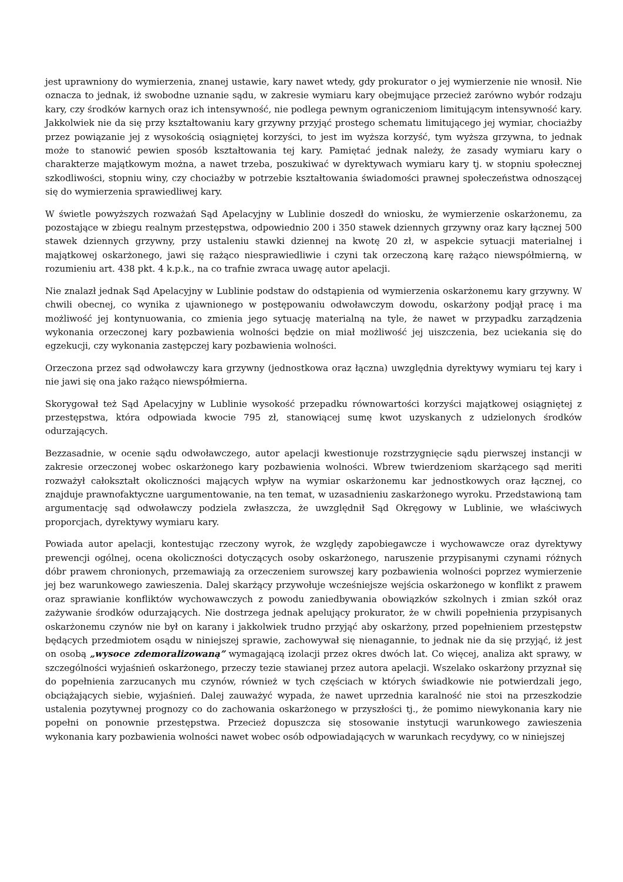jest uprawniony do wymierzenia, znanej ustawie, kary nawet wtedy, gdy prokurator o jej wymierzenie nie wnosił. Nie oznacza to jednak, iż swobodne uznanie sądu, w zakresie wymiaru kary obejmujące przecież zarówno wybór rodzaju kary, czy środków karnych oraz ich intensywność, nie podlega pewnym ograniczeniom limitującym intensywność kary. Jakkolwiek nie da się przy kształtowaniu kary grzywny przyjąć prostego schematu limitującego jej wymiar, chociażby przez powiązanie jej z wysokością osiągniętej korzyści, to jest im wyższa korzyść, tym wyższa grzywna, to jednak może to stanowić pewien sposób kształtowania tej kary. Pamiętać jednak należy, że zasady wymiaru kary o charakterze majątkowym można, a nawet trzeba, poszukiwać w dyrektywach wymiaru kary tj. w stopniu społecznej szkodliwości, stopniu winy, czy chociażby w potrzebie kształtowania świadomości prawnej społeczeństwa odnoszącej się do wymierzenia sprawiedliwej kary.
W świetle powyższych rozważań Sąd Apelacyjny w Lublinie doszedł do wniosku, że wymierzenie oskarżonemu, za pozostające w zbiegu realnym przestępstwa, odpowiednio 200 i 350 stawek dziennych grzywny oraz kary łącznej 500 stawek dziennych grzywny, przy ustaleniu stawki dziennej na kwotę 20 zł, w aspekcie sytuacji materialnej i majątkowej oskarżonego, jawi się rażąco niesprawiedliwie i czyni tak orzeczoną karę rażąco niewspółmierną, w rozumieniu art. 438 pkt. 4 k.p.k., na co trafnie zwraca uwagę autor apelacji.
Nie znalazł jednak Sąd Apelacyjny w Lublinie podstaw do odstąpienia od wymierzenia oskarżonemu kary grzywny. W chwili obecnej, co wynika z ujawnionego w postępowaniu odwoławczym dowodu, oskarżony podjął pracę i ma możliwość jej kontynuowania, co zmienia jego sytuację materialną na tyle, że nawet w przypadku zarządzenia wykonania orzeczonej kary pozbawienia wolności będzie on miał możliwość jej uiszczenia, bez uciekania się do egzekucji, czy wykonania zastępczej kary pozbawienia wolności.
Orzeczona przez sąd odwoławczy kara grzywny (jednostkowa oraz łączna) uwzględnia dyrektywy wymiaru tej kary i nie jawi się ona jako rażąco niewspółmierna.
Skorygował też Sąd Apelacyjny w Lublinie wysokość przepadku równowartości korzyści majątkowej osiągniętej z przestępstwa, która odpowiada kwocie 795 zł, stanowiącej sumę kwot uzyskanych z udzielonych środków odurzających.
Bezzasadnie, w ocenie sądu odwoławczego, autor apelacji kwestionuje rozstrzygnięcie sądu pierwszej instancji w zakresie orzeczonej wobec oskarżonego kary pozbawienia wolności. Wbrew twierdzeniom skarżącego sąd meriti rozważył całokształt okoliczności mających wpływ na wymiar oskarżonemu kar jednostkowych oraz łącznej, co znajduje prawnofaktyczne uargumentowanie, na ten temat, w uzasadnieniu zaskarżonego wyroku. Przedstawioną tam argumentację sąd odwoławczy podziela zwłaszcza, że uwzględnił Sąd Okręgowy w Lublinie, we właściwych proporcjach, dyrektywy wymiaru kary.
Powiada autor apelacji, kontestując rzeczony wyrok, że względy zapobiegawcze i wychowawcze oraz dyrektywy prewencji ogólnej, ocena okoliczności dotyczących osoby oskarżonego, naruszenie przypisanymi czynami różnych dóbr prawem chronionych, przemawiają za orzeczeniem surowszej kary pozbawienia wolności poprzez wymierzenie jej bez warunkowego zawieszenia. Dalej skarżący przywołuje wcześniejsze wejścia oskarżonego w konflikt z prawem oraz sprawianie konfliktów wychowawczych z powodu zaniedbywania obowiązków szkolnych i zmian szkół oraz zażywanie środków odurzających. Nie dostrzega jednak apelujący prokurator, że w chwili popełnienia przypisanych oskarżonemu czynów nie był on karany i jakkolwiek trudno przyjąć aby oskarżony, przed popełnieniem przestępstw będących przedmiotem osądu w niniejszej sprawie, zachowywał się nienagannie, to jednak nie da się przyjąć, iż jest on osobą „wysoce zdemoralizowaną” wymagającą izolacji przez okres dwóch lat. Co więcej, analiza akt sprawy, w szczególności wyjaśnień oskarżonego, przeczy tezie stawianej przez autora apelacji. Wszelako oskarżony przyznał się do popełnienia zarzucanych mu czynów, również w tych częściach w których świadkowie nie potwierdzali jego, obciążających siebie, wyjaśnień. Dalej zauważyć wypada, że nawet uprzednia karalność nie stoi na przeszkodzie ustalenia pozytywnej prognozy co do zachowania oskarżonego w przyszłości tj., że pomimo niewykonania kary nie popełni on ponownie przestępstwa. Przecież dopuszcza się stosowanie instytucji warunkowego zawieszenia wykonania kary pozbawienia wolności nawet wobec osób odpowiadających w warunkach recydywy, co w niniejszej